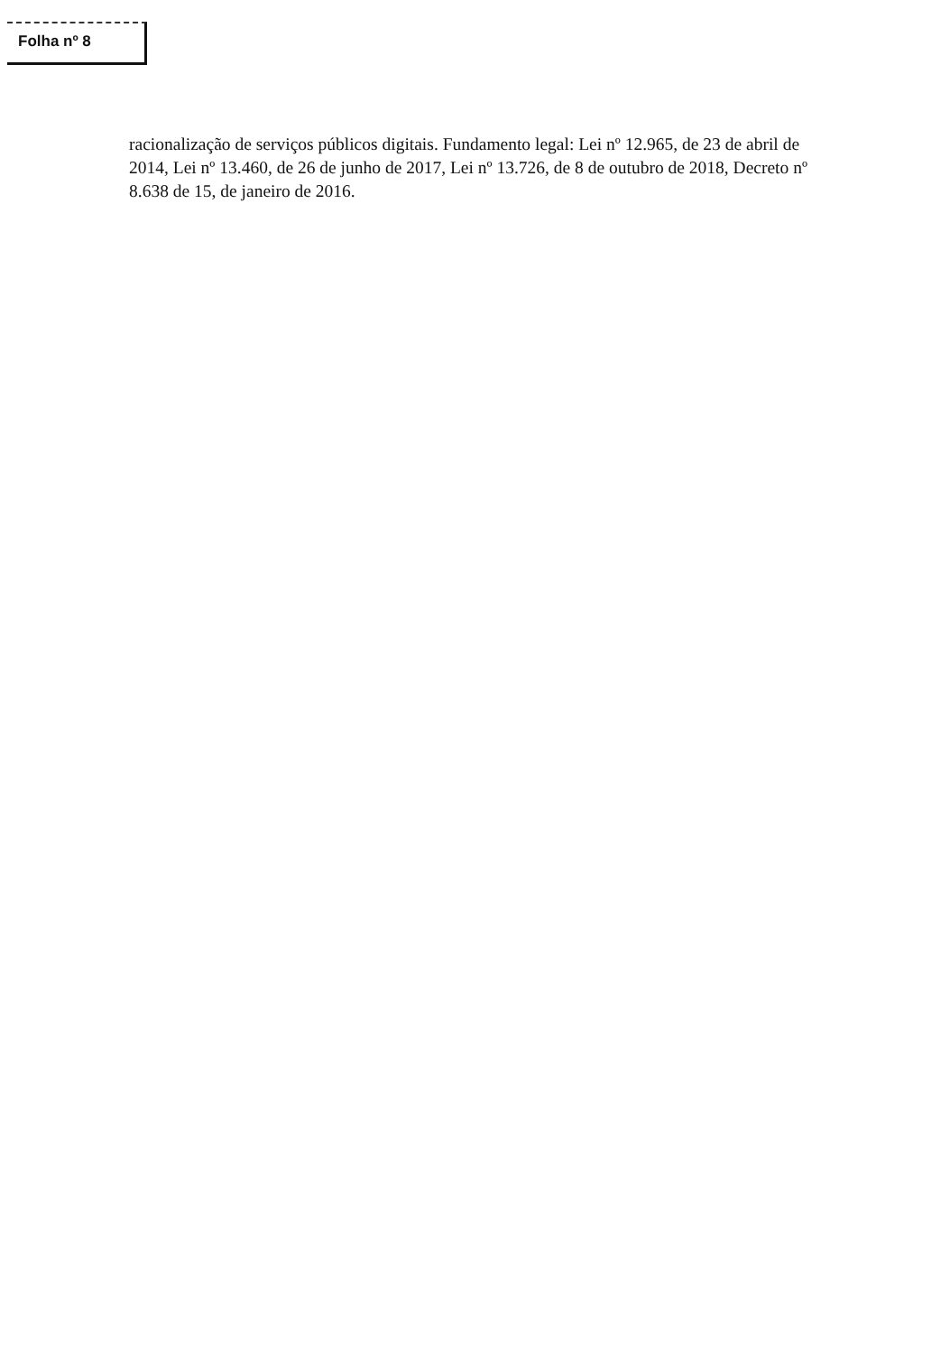Folha nº 8
racionalização de serviços públicos digitais. Fundamento legal: Lei nº 12.965, de 23 de abril de 2014, Lei nº 13.460, de 26 de junho de 2017, Lei nº 13.726, de 8 de outubro de 2018, Decreto nº 8.638 de 15, de janeiro de 2016.